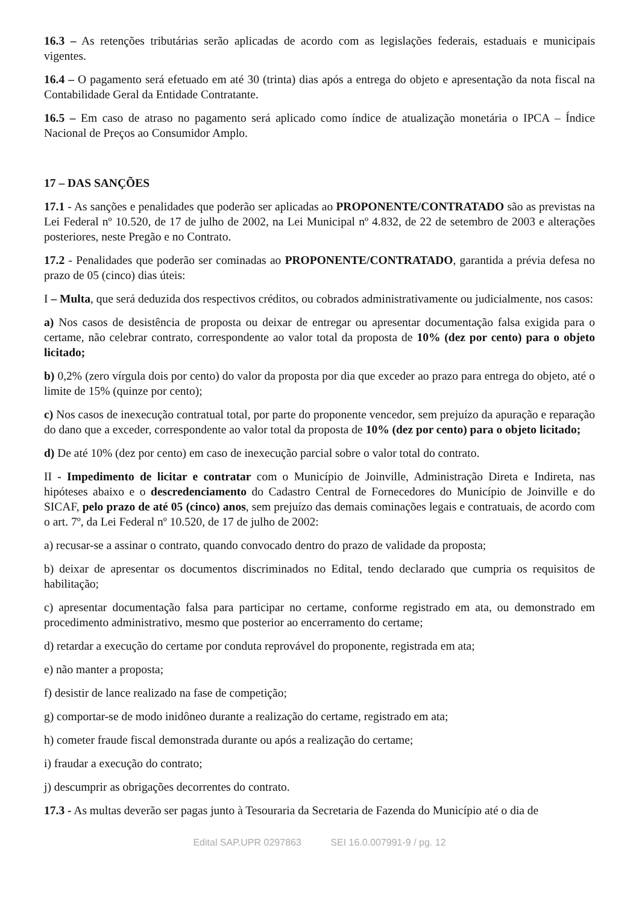16.3 – As retenções tributárias serão aplicadas de acordo com as legislações federais, estaduais e municipais vigentes.
16.4 – O pagamento será efetuado em até 30 (trinta) dias após a entrega do objeto e apresentação da nota fiscal na Contabilidade Geral da Entidade Contratante.
16.5 – Em caso de atraso no pagamento será aplicado como índice de atualização monetária o IPCA – Índice Nacional de Preços ao Consumidor Amplo.
17 – DAS SANÇÕES
17.1 - As sanções e penalidades que poderão ser aplicadas ao PROPONENTE/CONTRATADO são as previstas na Lei Federal nº 10.520, de 17 de julho de 2002, na Lei Municipal nº 4.832, de 22 de setembro de 2003 e alterações posteriores, neste Pregão e no Contrato.
17.2 - Penalidades que poderão ser cominadas ao PROPONENTE/CONTRATADO, garantida a prévia defesa no prazo de 05 (cinco) dias úteis:
I – Multa, que será deduzida dos respectivos créditos, ou cobrados administrativamente ou judicialmente, nos casos:
a) Nos casos de desistência de proposta ou deixar de entregar ou apresentar documentação falsa exigida para o certame, não celebrar contrato, correspondente ao valor total da proposta de 10% (dez por cento) para o objeto licitado;
b) 0,2% (zero vírgula dois por cento) do valor da proposta por dia que exceder ao prazo para entrega do objeto, até o limite de 15% (quinze por cento);
c) Nos casos de inexecução contratual total, por parte do proponente vencedor, sem prejuízo da apuração e reparação do dano que a exceder, correspondente ao valor total da proposta de 10% (dez por cento) para o objeto licitado;
d) De até 10% (dez por cento) em caso de inexecução parcial sobre o valor total do contrato.
II - Impedimento de licitar e contratar com o Município de Joinville, Administração Direta e Indireta, nas hipóteses abaixo e o descredenciamento do Cadastro Central de Fornecedores do Município de Joinville e do SICAF, pelo prazo de até 05 (cinco) anos, sem prejuízo das demais cominações legais e contratuais, de acordo com o art. 7º, da Lei Federal nº 10.520, de 17 de julho de 2002:
a) recusar-se a assinar o contrato, quando convocado dentro do prazo de validade da proposta;
b) deixar de apresentar os documentos discriminados no Edital, tendo declarado que cumpria os requisitos de habilitação;
c) apresentar documentação falsa para participar no certame, conforme registrado em ata, ou demonstrado em procedimento administrativo, mesmo que posterior ao encerramento do certame;
d) retardar a execução do certame por conduta reprovável do proponente, registrada em ata;
e) não manter a proposta;
f) desistir de lance realizado na fase de competição;
g) comportar-se de modo inidôneo durante a realização do certame, registrado em ata;
h) cometer fraude fiscal demonstrada durante ou após a realização do certame;
i) fraudar a execução do contrato;
j) descumprir as obrigações decorrentes do contrato.
17.3 - As multas deverão ser pagas junto à Tesouraria da Secretaria de Fazenda do Município até o dia de
Edital SAP.UPR 0297863 SEI 16.0.007991-9 / pg. 12